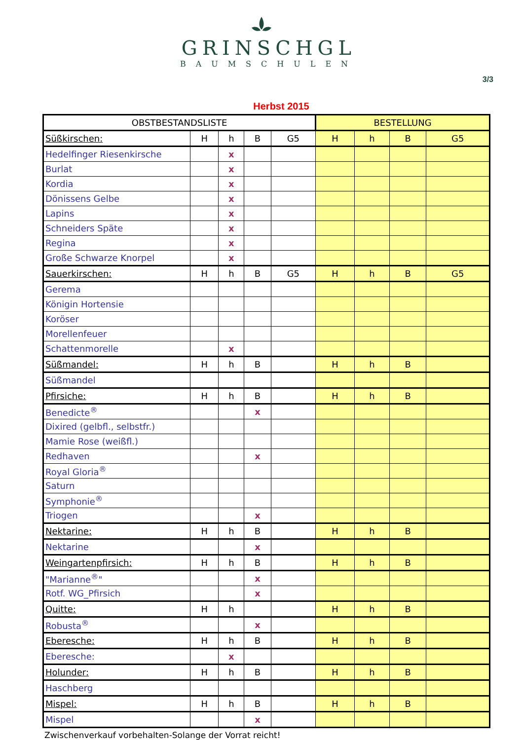GRINSCHGL
BAUMSCHULEN
3/3
Herbst 2015
| OBSTBESTANDSLISTE | | | | | BESTELLUNG | | | |
| --- | --- | --- | --- | --- | --- | --- | --- | --- |
| Süßkirschen: | H | h | B | G5 | H | h | B | G5 |
| Hedelfinger Riesenkirsche | | x | | | | | | |
| Burlat | | x | | | | | | |
| Kordia | | x | | | | | | |
| Dönissens Gelbe | | x | | | | | | |
| Lapins | | x | | | | | | |
| Schneiders Späte | | x | | | | | | |
| Regina | | x | | | | | | |
| Große Schwarze Knorpel | | x | | | | | | |
| Sauerkirschen: | H | h | B | G5 | H | h | B | G5 |
| Gerema | | | | | | | | |
| Königin Hortensie | | | | | | | | |
| Koröser | | | | | | | | |
| Morellenfeuer | | | | | | | | |
| Schattenmorelle | | x | | | | | | |
| Süßmandel: | H | h | B | | H | h | B | |
| Süßmandel | | | | | | | | |
| Pfirsiche: | H | h | B | | H | h | B | |
| Benedicte<sup>®</sup> | | | x | | | | | |
| Dixired (gelbfl., selbstfr.) | | | | | | | | |
| Mamie Rose (weißfl.) | | | | | | | | |
| Redhaven | | | x | | | | | |
| Royal Gloria<sup>®</sup> | | | | | | | | |
| Saturn | | | | | | | | |
| Symphonie<sup>®</sup> | | | | | | | | |
| Triogen | | | x | | | | | |
| Nektarine: | H | h | B | | H | h | B | |
| Nektarine | | | x | | | | | |
| Weingartenpfirsich: | H | h | B | | H | h | B | |
| "Marianne<sup>®</sup>" | | | x | | | | | |
| Rotf. WG_Pfirsich | | | x | | | | | |
| Quitte: | H | h | | | H | h | B | |
| Robusta<sup>®</sup> | | | x | | | | | |
| Eberesche: | H | h | B | | H | h | B | |
| Eberesche: | | x | | | | | | |
| Holunder: | H | h | B | | H | h | B | |
| Haschberg | | | | | | | | |
| Mispel: | H | h | B | | H | h | B | |
| Mispel | | | x | | | | | |
Zwischenverkauf vorbehalten-Solange der Vorrat reicht!